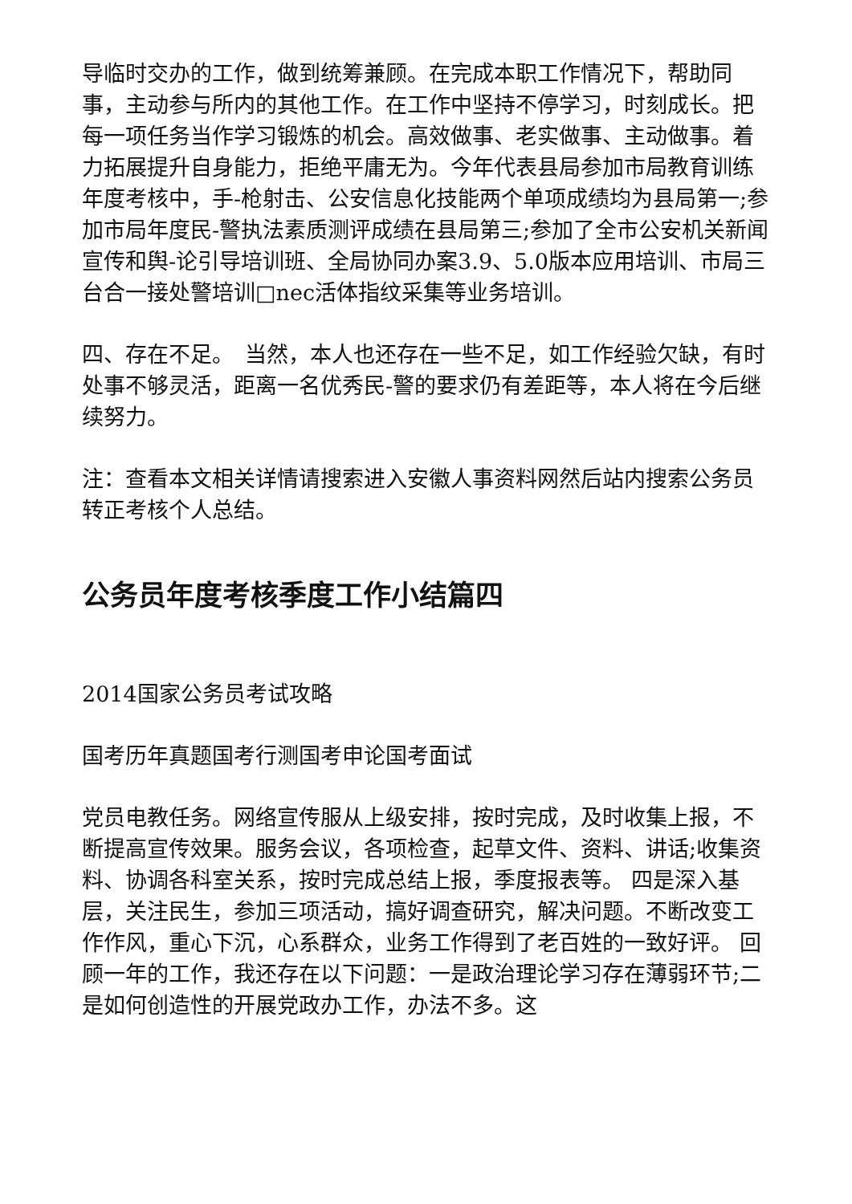导临时交办的工作，做到统筹兼顾。在完成本职工作情况下，帮助同事，主动参与所内的其他工作。在工作中坚持不停学习，时刻成长。把每一项任务当作学习锻炼的机会。高效做事、老实做事、主动做事。着力拓展提升自身能力，拒绝平庸无为。今年代表县局参加市局教育训练年度考核中，手-枪射击、公安信息化技能两个单项成绩均为县局第一;参加市局年度民-警执法素质测评成绩在县局第三;参加了全市公安机关新闻宣传和舆-论引导培训班、全局协同办案3.9、5.0版本应用培训、市局三台合一接处警培训□nec活体指纹采集等业务培训。
四、存在不足。　当然，本人也还存在一些不足，如工作经验欠缺，有时处事不够灵活，距离一名优秀民-警的要求仍有差距等，本人将在今后继续努力。
注：查看本文相关详情请搜索进入安徽人事资料网然后站内搜索公务员转正考核个人总结。
公务员年度考核季度工作小结篇四
2014国家公务员考试攻略
国考历年真题国考行测国考申论国考面试
党员电教任务。网络宣传服从上级安排，按时完成，及时收集上报，不断提高宣传效果。服务会议，各项检查，起草文件、资料、讲话;收集资料、协调各科室关系，按时完成总结上报，季度报表等。 四是深入基层，关注民生，参加三项活动，搞好调查研究，解决问题。不断改变工作作风，重心下沉，心系群众，业务工作得到了老百姓的一致好评。 回顾一年的工作，我还存在以下问题：一是政治理论学习存在薄弱环节;二是如何创造性的开展党政办工作，办法不多。这